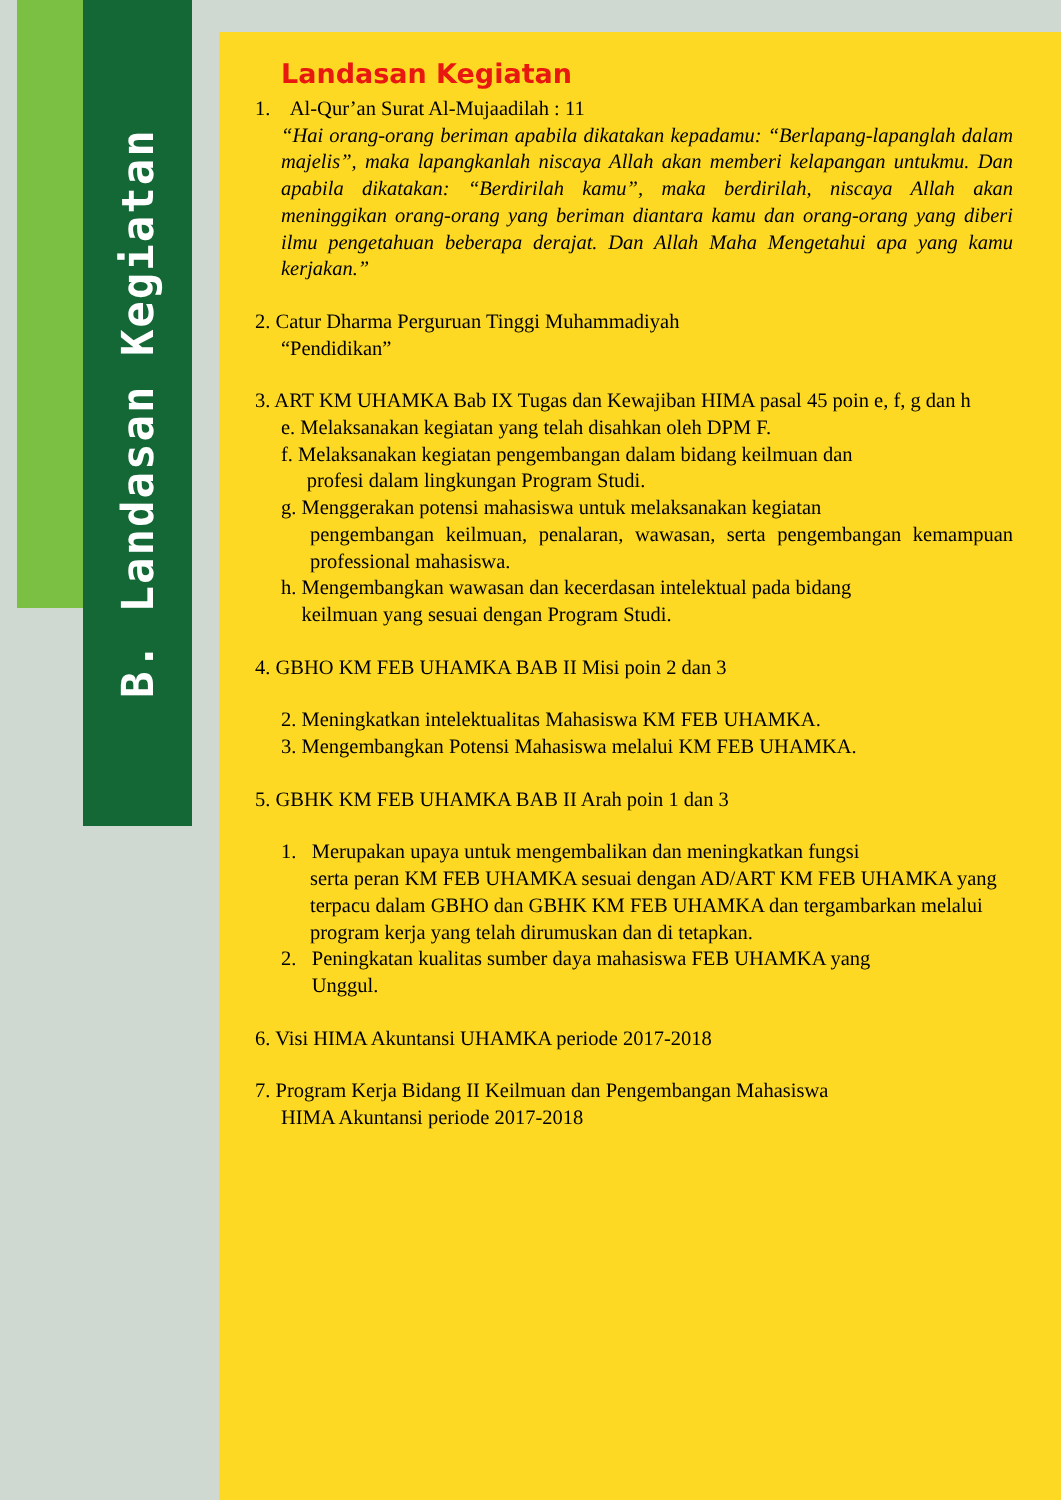B. Landasan Kegiatan
Landasan Kegiatan
1. Al-Qur’an Surat Al-Mujaadilah : 11
“Hai orang-orang beriman apabila dikatakan kepadamu: “Berlapang-lapanglah dalam majelis”, maka lapangkanlah niscaya Allah akan memberi kelapangan untukmu. Dan apabila dikatakan: “Berdirilah kamu”, maka berdirilah, niscaya Allah akan meninggikan orang-orang yang beriman diantara kamu dan orang-orang yang diberi ilmu pengetahuan beberapa derajat. Dan Allah Maha Mengetahui apa yang kamu kerjakan.”
2. Catur Dharma Perguruan Tinggi Muhammadiyah
“Pendidikan”
3. ART KM UHAMKA Bab IX Tugas dan Kewajiban HIMA pasal 45 poin e, f, g dan h
e. Melaksanakan kegiatan yang telah disahkan oleh DPM F.
f. Melaksanakan kegiatan pengembangan dalam bidang keilmuan dan
profesi dalam lingkungan Program Studi.
g. Menggerakan potensi mahasiswa untuk melaksanakan kegiatan
pengembangan keilmuan, penalaran, wawasan, serta pengembangan kemampuan professional mahasiswa.
h. Mengembangkan wawasan dan kecerdasan intelektual pada bidang
keilmuan yang sesuai dengan Program Studi.
4. GBHO KM FEB UHAMKA BAB II Misi poin 2 dan 3
2. Meningkatkan intelektualitas Mahasiswa KM FEB UHAMKA.
3. Mengembangkan Potensi Mahasiswa melalui KM FEB UHAMKA.
5. GBHK KM FEB UHAMKA BAB II Arah poin 1 dan 3
1. Merupakan upaya untuk mengembalikan dan meningkatkan fungsi
serta peran KM FEB UHAMKA sesuai dengan AD/ART KM FEB UHAMKA yang terpacu dalam GBHO dan GBHK KM FEB UHAMKA dan tergambarkan melalui program kerja yang telah dirumuskan dan di tetapkan.
2. Peningkatan kualitas sumber daya mahasiswa FEB UHAMKA yang
Unggul.
6. Visi HIMA Akuntansi UHAMKA periode 2017-2018
7. Program Kerja Bidang II Keilmuan dan Pengembangan Mahasiswa
HIMA Akuntansi periode 2017-2018